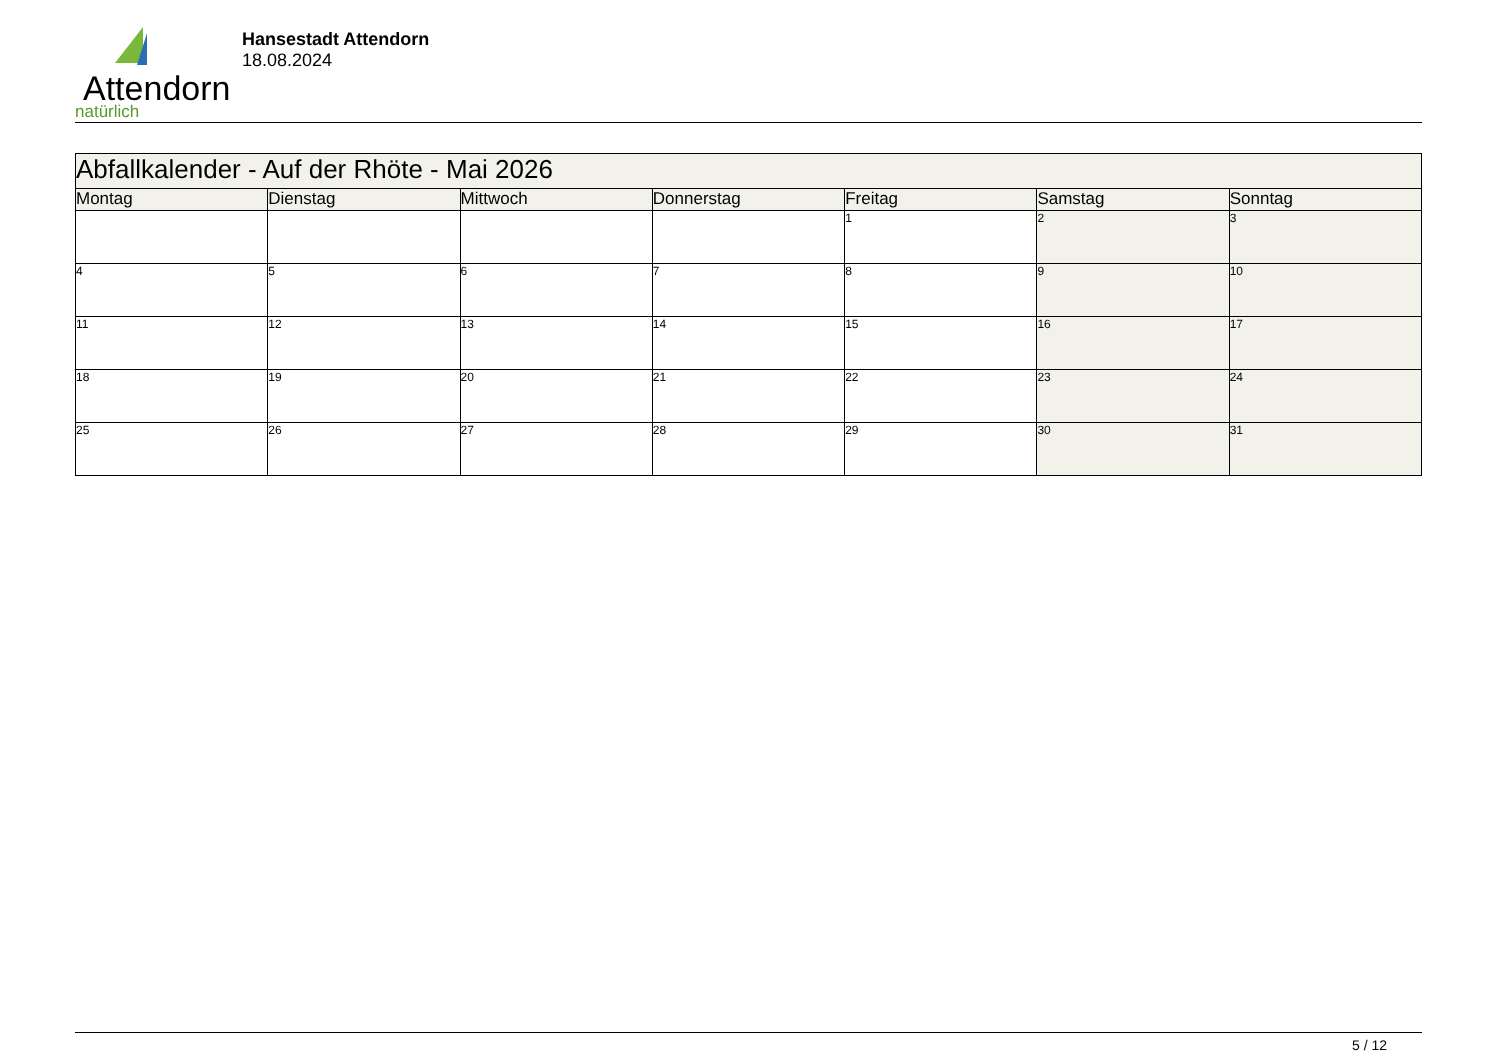Attendorn
natürlich
Hansestadt Attendorn
18.08.2024
| Abfallkalender - Auf der Rhöte - Mai 2026 | | | | | | |
| Montag | Dienstag | Mittwoch | Donnerstag | Freitag | Samstag | Sonntag |
| | | | | 1 | 2 | 3 |
| 4 | 5 | 6 | 7 | 8 | 9 | 10 |
| 11 | 12 | 13 | 14 | 15 | 16 | 17 |
| 18 | 19 | 20 | 21 | 22 | 23 | 24 |
| 25 | 26 | 27 | 28 | 29 | 30 | 31 |
5 / 12